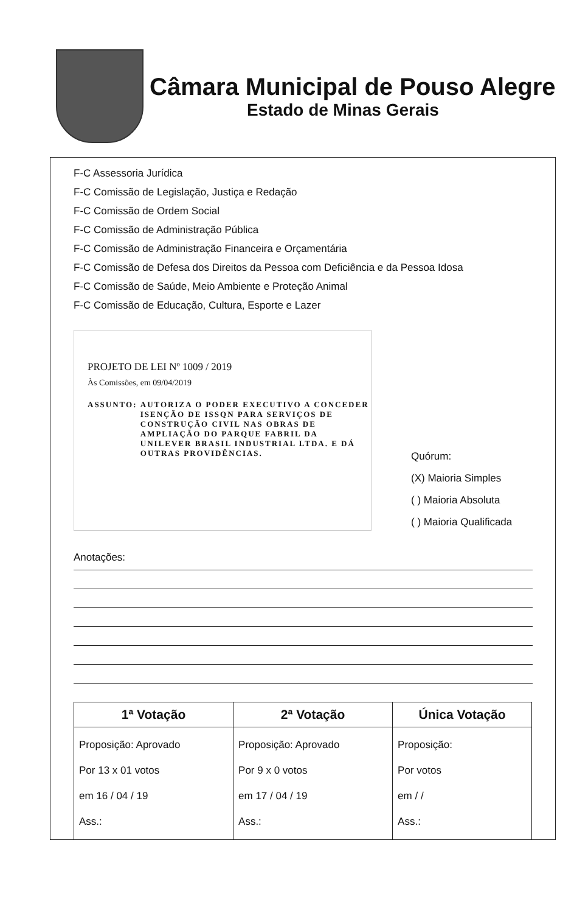Câmara Municipal de Pouso Alegre
Estado de Minas Gerais
F-C Assessoria Jurídica
F-C Comissão de Legislação, Justiça e Redação
F-C Comissão de Ordem Social
F-C Comissão de Administração Pública
F-C Comissão de Administração Financeira e Orçamentária
F-C Comissão de Defesa dos Direitos da Pessoa com Deficiência e da Pessoa Idosa
F-C Comissão de Saúde, Meio Ambiente e Proteção Animal
F-C Comissão de Educação, Cultura, Esporte e Lazer
PROJETO DE LEI Nº 1009 / 2019
Às Comissões, em 09/04/2019
ASSUNTO: AUTORIZA O PODER EXECUTIVO A CONCEDER ISENÇÃO DE ISSQN PARA SERVIÇOS DE CONSTRUÇÃO CIVIL NAS OBRAS DE AMPLIAÇÃO DO PARQUE FABRIL DA UNILEVER BRASIL INDUSTRIAL LTDA. E DÁ OUTRAS PROVIDÊNCIAS.
Quórum:
(X) Maioria Simples
( ) Maioria Absoluta
( ) Maioria Qualificada
Anotações:
| 1ª Votação | 2ª Votação | Única Votação |
| --- | --- | --- |
| Proposição: Aprovado Por 13 x 01 votos em 16 / 04 / 19 Ass.: | Proposição: Aprovado Por 9 x 0 votos em 17 / 04 / 19 Ass.: | Proposição: Por votos em / / Ass.: |